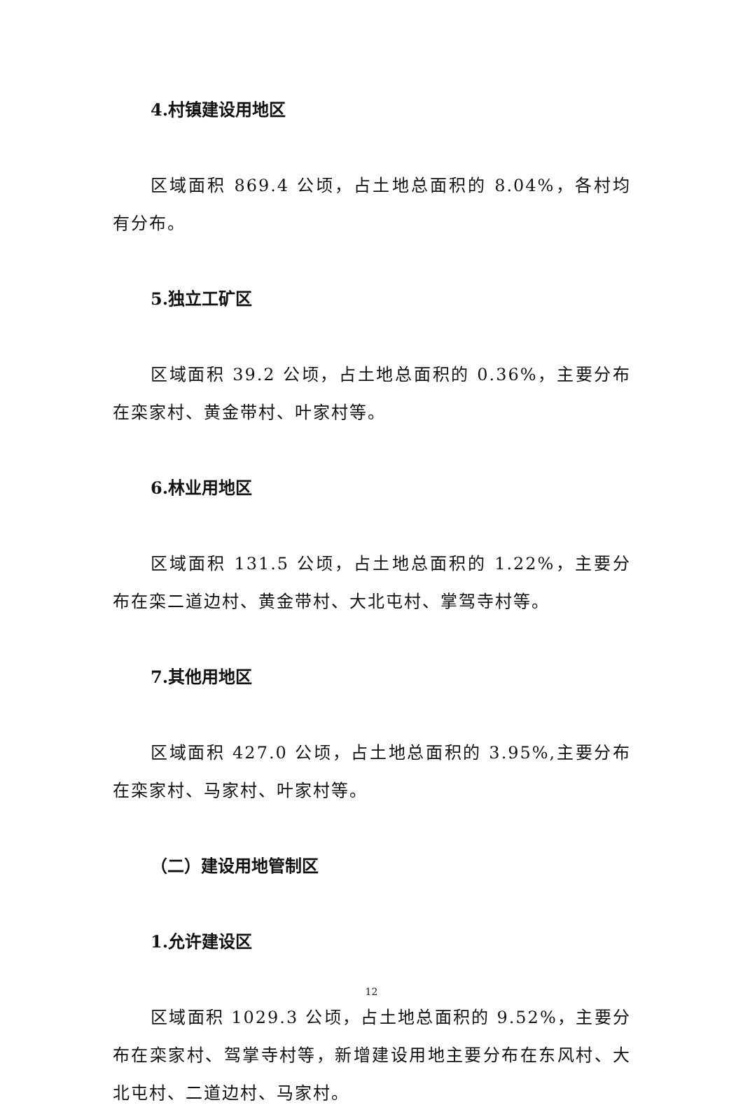4.村镇建设用地区
区域面积 869.4 公顷，占土地总面积的 8.04%，各村均有分布。
5.独立工矿区
区域面积 39.2 公顷，占土地总面积的 0.36%，主要分布在栾家村、黄金带村、叶家村等。
6.林业用地区
区域面积 131.5 公顷，占土地总面积的 1.22%，主要分布在栾二道边村、黄金带村、大北屯村、掌驾寺村等。
7.其他用地区
区域面积 427.0 公顷，占土地总面积的 3.95%,主要分布在栾家村、马家村、叶家村等。
（二）建设用地管制区
1.允许建设区
区域面积 1029.3 公顷，占土地总面积的 9.52%，主要分布在栾家村、驾掌寺村等，新增建设用地主要分布在东风村、大北屯村、二道边村、马家村。
12